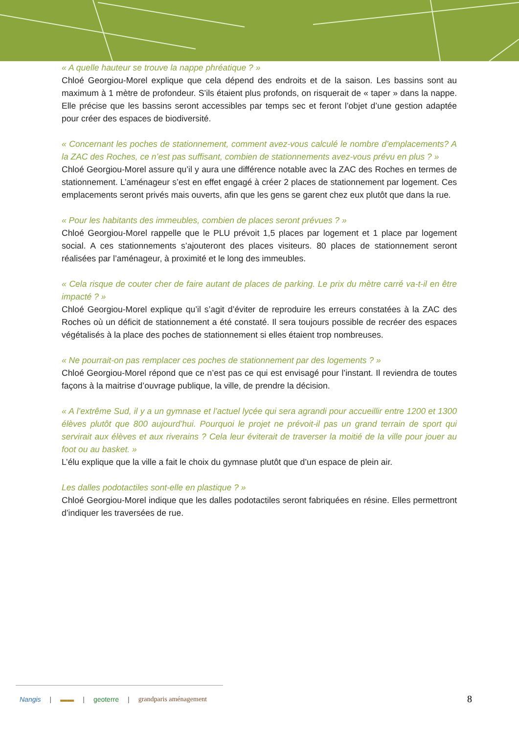« A quelle hauteur se trouve la nappe phréatique ? »
Chloé Georgiou-Morel explique que cela dépend des endroits et de la saison. Les bassins sont au maximum à 1 mètre de profondeur. S’ils étaient plus profonds, on risquerait de « taper » dans la nappe. Elle précise que les bassins seront accessibles par temps sec et feront l’objet d’une gestion adaptée pour créer des espaces de biodiversité.
« Concernant les poches de stationnement, comment avez-vous calculé le nombre d’emplacements? A la ZAC des Roches, ce n’est pas suffisant, combien de stationnements avez-vous prévu en plus ? »
Chloé Georgiou-Morel assure qu’il y aura une différence notable avec la ZAC des Roches en termes de stationnement. L’aménageur s’est en effet engagé à créer 2 places de stationnement par logement. Ces emplacements seront privés mais ouverts, afin que les gens se garent chez eux plutôt que dans la rue.
« Pour les habitants des immeubles, combien de places seront prévues ? »
Chloé Georgiou-Morel rappelle que le PLU prévoit 1,5 places par logement et 1 place par logement social. A ces stationnements s’ajouteront des places visiteurs. 80 places de stationnement seront réalisées par l’aménageur, à proximité et le long des immeubles.
« Cela risque de couter cher de faire autant de places de parking. Le prix du mètre carré va-t-il en être impacté ? »
Chloé Georgiou-Morel explique qu’il s’agit d’éviter de reproduire les erreurs constatées à la ZAC des Roches où un déficit de stationnement a été constaté. Il sera toujours possible de recréer des espaces végétalisés à la place des poches de stationnement si elles étaient trop nombreuses.
« Ne pourrait-on pas remplacer ces poches de stationnement par des logements ? »
Chloé Georgiou-Morel répond que ce n’est pas ce qui est envisagé pour l’instant. Il reviendra de toutes façons à la maitrise d’ouvrage publique, la ville, de prendre la décision.
« A l’extrême Sud, il y a un gymnase et l’actuel lycée qui sera agrandi pour accueillir entre 1200 et 1300 élèves plutôt que 800 aujourd’hui. Pourquoi le projet ne prévoit-il pas un grand terrain de sport qui servirait aux élèves et aux riverains ? Cela leur éviterait de traverser la moitié de la ville pour jouer au foot ou au basket. »
L’élu explique que la ville a fait le choix du gymnase plutôt que d’un espace de plein air.
Les dalles podotactiles sont-elle en plastique ? »
Chloé Georgiou-Morel indique que les dalles podotactiles seront fabriquées en résine. Elles permettront d’indiquer les traversées de rue.
Nangis | ▬▬ | geoterre | grandparis aménagement
8